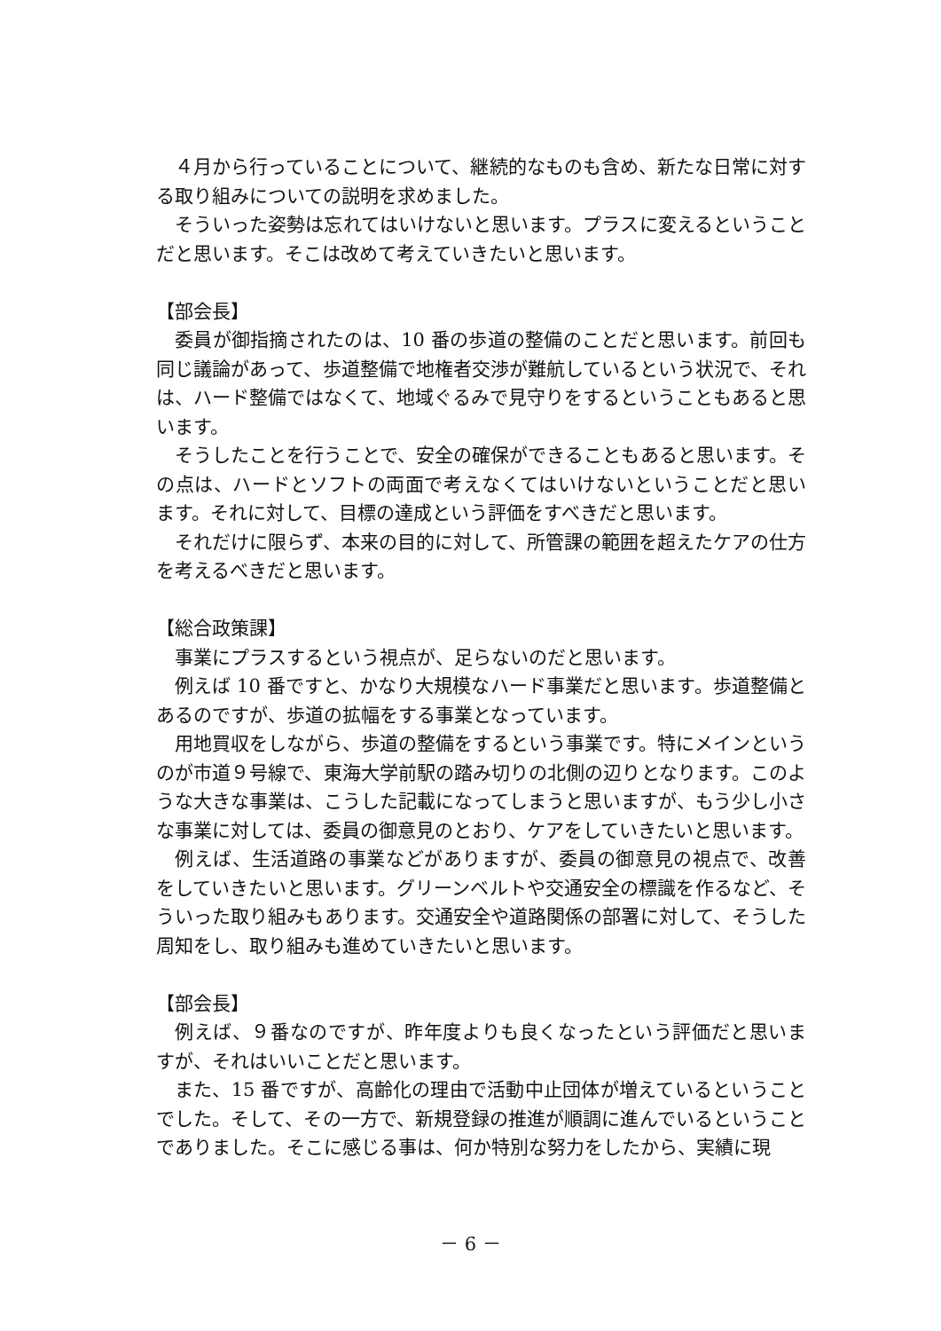４月から行っていることについて、継続的なものも含め、新たな日常に対する取り組みについての説明を求めました。
そういった姿勢は忘れてはいけないと思います。プラスに変えるということだと思います。そこは改めて考えていきたいと思います。
【部会長】
委員が御指摘されたのは、10 番の歩道の整備のことだと思います。前回も同じ議論があって、歩道整備で地権者交渉が難航しているという状況で、それは、ハード整備ではなくて、地域ぐるみで見守りをするということもあると思います。
そうしたことを行うことで、安全の確保ができることもあると思います。その点は、ハードとソフトの両面で考えなくてはいけないということだと思います。それに対して、目標の達成という評価をすべきだと思います。
それだけに限らず、本来の目的に対して、所管課の範囲を超えたケアの仕方を考えるべきだと思います。
【総合政策課】
事業にプラスするという視点が、足らないのだと思います。
例えば 10 番ですと、かなり大規模なハード事業だと思います。歩道整備とあるのですが、歩道の拡幅をする事業となっています。
用地買収をしながら、歩道の整備をするという事業です。特にメインというのが市道９号線で、東海大学前駅の踏み切りの北側の辺りとなります。このような大きな事業は、こうした記載になってしまうと思いますが、もう少し小さな事業に対しては、委員の御意見のとおり、ケアをしていきたいと思います。
例えば、生活道路の事業などがありますが、委員の御意見の視点で、改善をしていきたいと思います。グリーンベルトや交通安全の標識を作るなど、そういった取り組みもあります。交通安全や道路関係の部署に対して、そうした周知をし、取り組みも進めていきたいと思います。
【部会長】
例えば、９番なのですが、昨年度よりも良くなったという評価だと思いますが、それはいいことだと思います。
また、15 番ですが、高齢化の理由で活動中止団体が増えているということでした。そして、その一方で、新規登録の推進が順調に進んでいるということでありました。そこに感じる事は、何か特別な努力をしたから、実績に現
－ 6 －